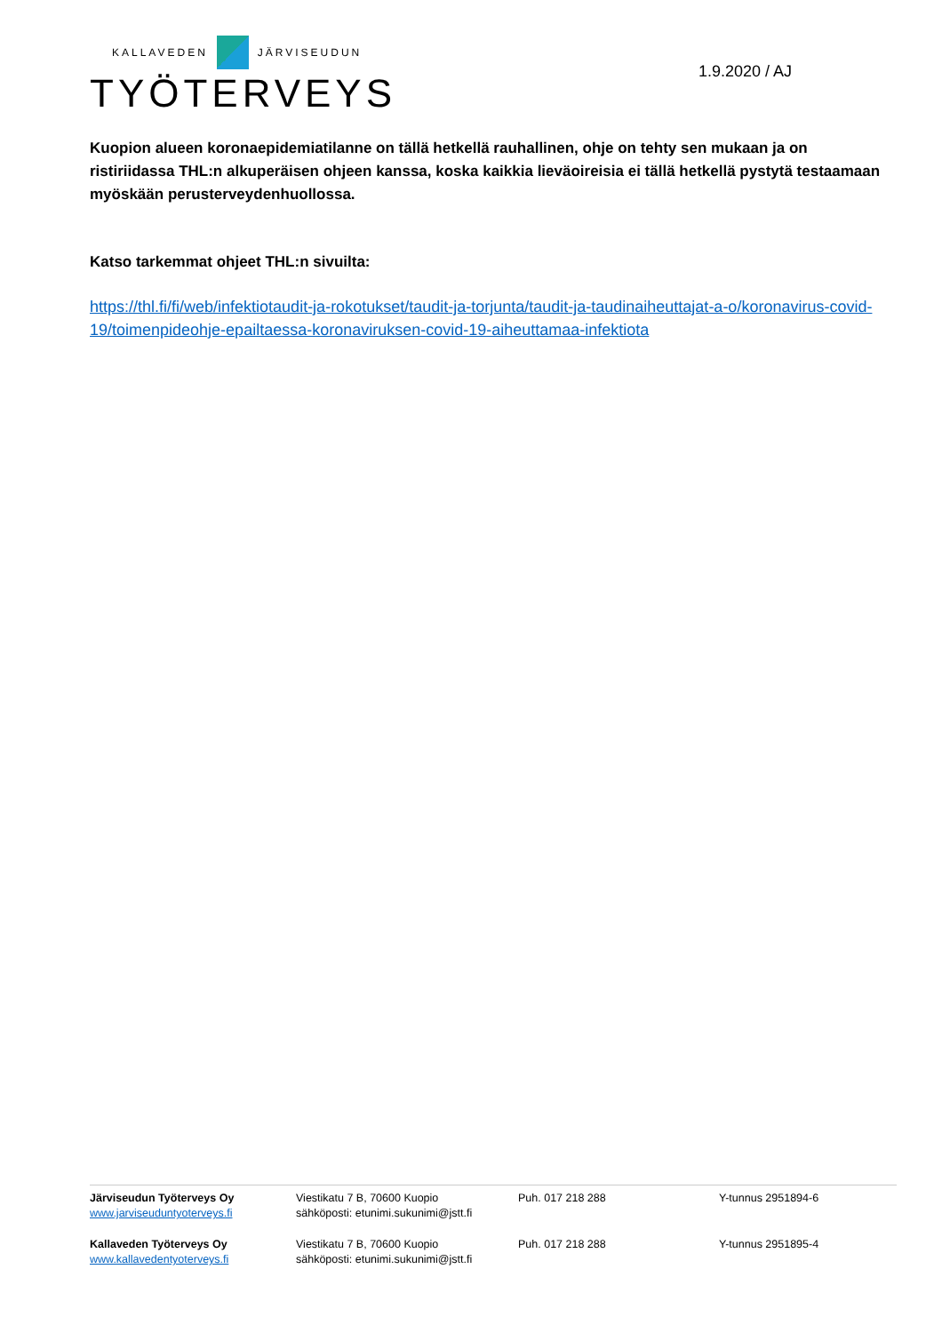KALLAVEDEN JÄRVISEUDUN
TYÖTERVEYS
1.9.2020 / AJ
Kuopion alueen koronaepidemiatilanne on tällä hetkellä rauhallinen, ohje on tehty sen mukaan ja on ristiriidassa THL:n alkuperäisen ohjeen kanssa, koska kaikkia lieväoireisia ei tällä hetkellä pystytä testaamaan myöskään perusterveydenhuollossa.
Katso tarkemmat ohjeet THL:n sivuilta:
https://thl.fi/fi/web/infektiotaudit-ja-rokotukset/taudit-ja-torjunta/taudit-ja-taudinaiheuttajat-a-o/koronavirus-covid-19/toimenpideohje-epailtaessa-koronaviruksen-covid-19-aiheuttamaa-infektiota
| Järviseudun Työterveys Oy www.jarviseuduntyoterveys.fi | Viestikatu 7 B, 70600 Kuopio sähköposti: etunimi.sukunimi@jstt.fi | Puh. 017 218 288 | Y-tunnus 2951894-6 |
| Kallaveden Työterveys Oy www.kallavedentyoterveys.fi | Viestikatu 7 B, 70600 Kuopio sähköposti: etunimi.sukunimi@jstt.fi | Puh. 017 218 288 | Y-tunnus 2951895-4 |